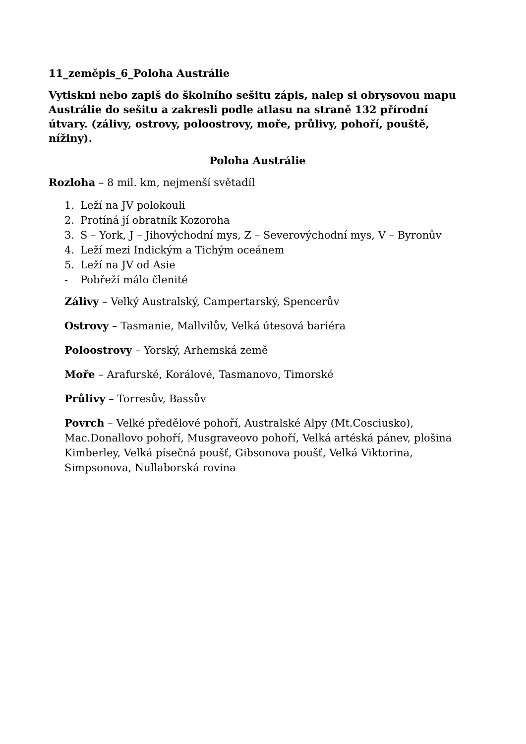11_zeměpis_6_Poloha Austrálie
Vytiskni nebo zapiš do školního sešitu zápis, nalep si obrysovou mapu Austrálie do sešitu a zakresli podle atlasu na straně 132 přírodní útvary. (zálivy, ostrovy, poloostrovy, moře, průlivy, pohoří, pouště, nížiny).
Poloha Austrálie
Rozloha – 8 mil. km, nejmenší světadíl
1. Leží na JV polokouli
2. Protíná jí obratník Kozoroha
3. S – York, J – Jihovýchodní mys, Z – Severovýchodní mys, V – Byronův
4. Leží mezi Indickým a Tichým oceánem
5. Leží na JV od Asie
- Pobřeží málo členité
Zálivy – Velký Australský, Campertarský, Spencerův
Ostrovy – Tasmanie, Mallvilův, Velká útesová bariéra
Poloostrovy – Yorský, Arhemská země
Moře – Arafurské, Korálové, Tasmanovo, Timorské
Průlivy – Torresův, Bassův
Povrch – Velké předělové pohoří, Australské Alpy (Mt.Cosciusko), Mac.Donallovo pohoří, Musgraveovo pohoří, Velká artéská pánev, plošina Kimberley, Velká písečná poušť, Gibsonova poušť, Velká Viktorina, Simpsonova, Nullaborská rovina